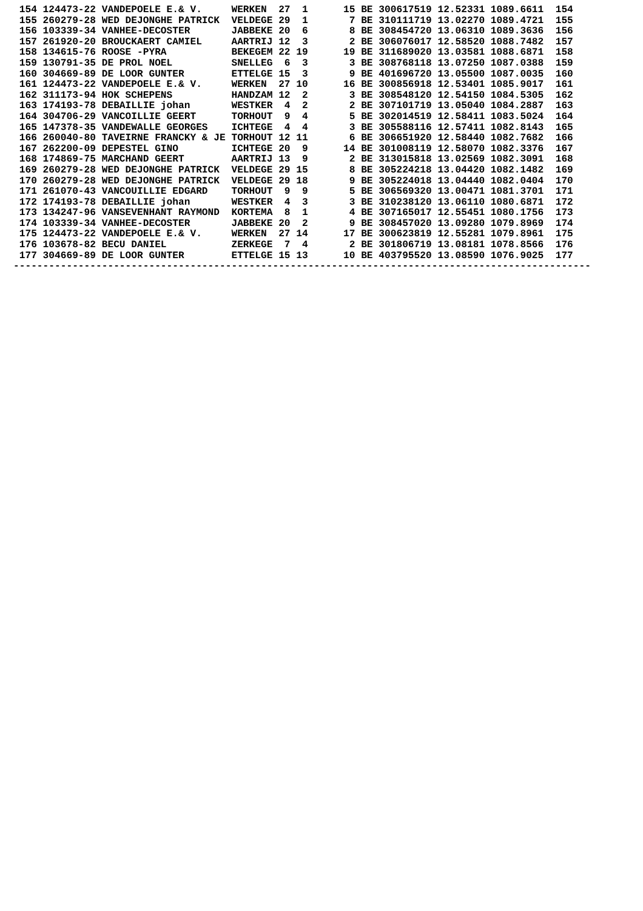154 124473-22 VANDEPOELE E.& V.     WERKEN  27  1      15 BE 300617519 12.52331 1089.6611  154
 155 260279-28 WED DEJONGHE PATRICK  VELDEGE 29  1       7 BE 310111719 13.02270 1089.4721  155
 156 103339-34 VANHEE-DECOSTER       JABBEKE 20  6       8 BE 308454720 13.06310 1089.3636  156
 157 261920-20 BROUCKAERT CAMIEL     AARTRIJ 12  3       2 BE 306076017 12.58520 1088.7482  157
 158 134615-76 ROOSE -PYRA           BEKEGEM 22 19      19 BE 311689020 13.03581 1088.6871  158
 159 130791-35 DE PROL NOEL          SNELLEG  6  3       3 BE 308768118 13.07250 1087.0388  159
 160 304669-89 DE LOOR GUNTER        ETTELGE 15  3       9 BE 401696720 13.05500 1087.0035  160
 161 124473-22 VANDEPOELE E.& V.     WERKEN  27 10      16 BE 300856918 12.53401 1085.9017  161
 162 311173-94 HOK SCHEPENS          HANDZAM 12  2       3 BE 308548120 12.54150 1084.5305  162
 163 174193-78 DEBAILLIE johan       WESTKER  4  2       2 BE 307101719 13.05040 1084.2887  163
 164 304706-29 VANCOILLIE GEERT      TORHOUT  9  4       5 BE 302014519 12.58411 1083.5024  164
 165 147378-35 VANDEWALLE GEORGES    ICHTEGE  4  4       3 BE 305588116 12.57411 1082.8143  165
 166 260040-80 TAVEIRNE FRANCKY & JE TORHOUT 12 11       6 BE 306651920 12.58440 1082.7682  166
 167 262200-09 DEPESTEL GINO         ICHTEGE 20  9      14 BE 301008119 12.58070 1082.3376  167
 168 174869-75 MARCHAND GEERT        AARTRIJ 13  9       2 BE 313015818 13.02569 1082.3091  168
 169 260279-28 WED DEJONGHE PATRICK  VELDEGE 29 15       8 BE 305224218 13.04420 1082.1482  169
 170 260279-28 WED DEJONGHE PATRICK  VELDEGE 29 18       9 BE 305224018 13.04440 1082.0404  170
 171 261070-43 VANCOUILLIE EDGARD    TORHOUT  9  9       5 BE 306569320 13.00471 1081.3701  171
 172 174193-78 DEBAILLIE johan       WESTKER  4  3       3 BE 310238120 13.06110 1080.6871  172
 173 134247-96 VANSEVENHANT RAYMOND  KORTEMA  8  1       4 BE 307165017 12.55451 1080.1756  173
 174 103339-34 VANHEE-DECOSTER       JABBEKE 20  2       9 BE 308457020 13.09280 1079.8969  174
 175 124473-22 VANDEPOELE E.& V.     WERKEN  27 14      17 BE 300623819 12.55281 1079.8961  175
 176 103678-82 BECU DANIEL           ZERKEGE  7  4       2 BE 301806719 13.08181 1078.8566  176
 177 304669-89 DE LOOR GUNTER        ETTELGE 15 13      10 BE 403795520 13.08590 1076.9025  177
--------------------------------------------------------------------------------------------------